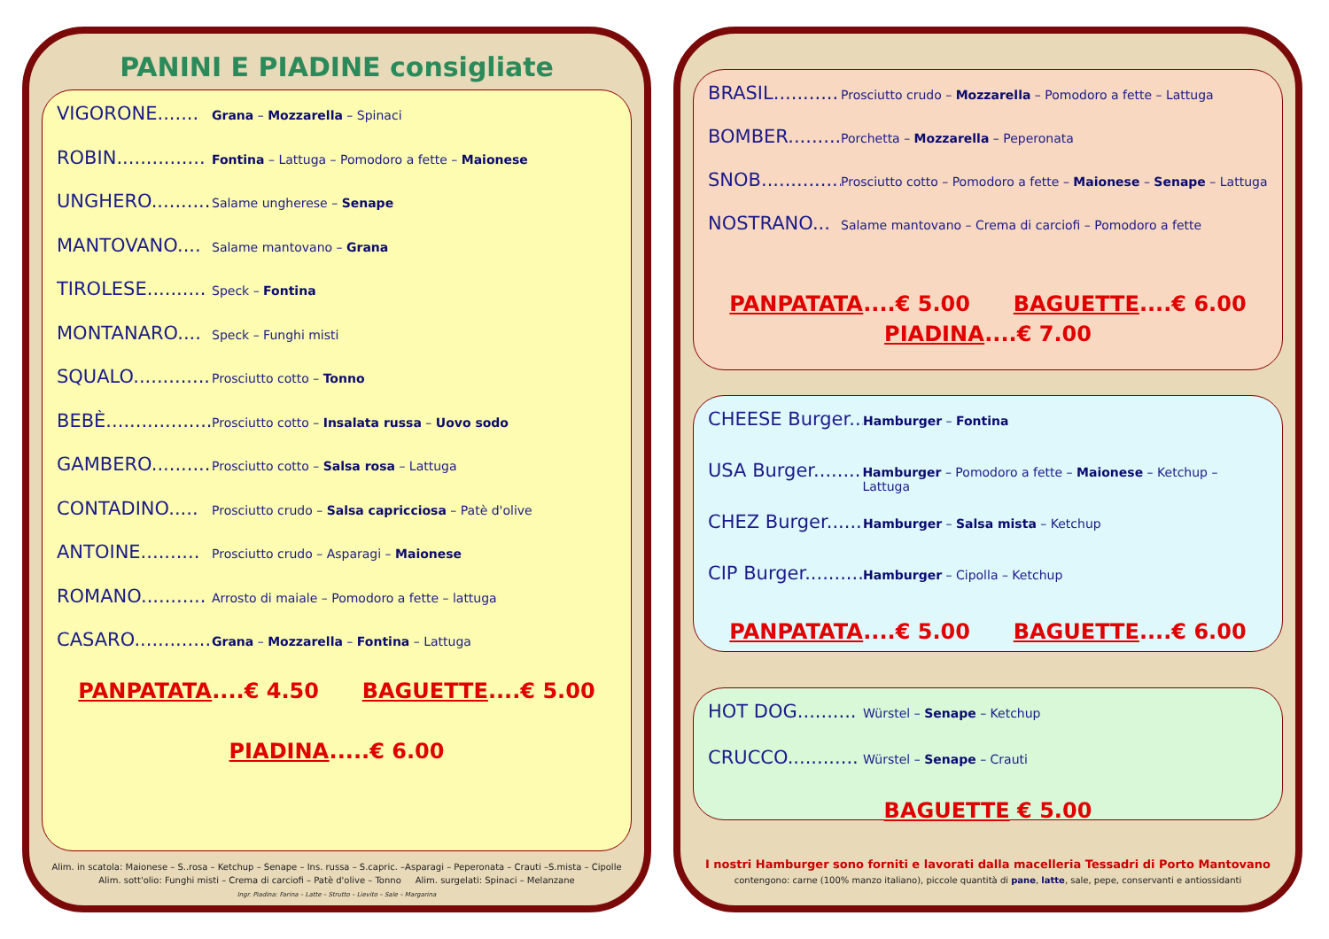PANINI E PIADINE consigliate
VIGORONE....... Grana – Mozzarella – Spinaci
ROBIN............... Fontina – Lattuga – Pomodoro a fette – Maionese
UNGHERO.......... Salame ungherese – Senape
MANTOVANO.... Salame mantovano – Grana
TIROLESE.......... Speck – Fontina
MONTANARO.... Speck – Funghi misti
SQUALO............. Prosciutto cotto – Tonno
BEBÈ................... Prosciutto cotto – Insalata russa – Uovo sodo
GAMBERO.......... Prosciutto cotto – Salsa rosa – Lattuga
CONTADINO..... Prosciutto crudo – Salsa capricciosa – Patè d'olive
ANTOINE.......... Prosciutto crudo – Asparagi – Maionese
ROMANO........... Arrosto di maiale – Pomodoro a fette – lattuga
CASARO.............. Grana – Mozzarella – Fontina – Lattuga
PANPATATA....€ 4.50 BAGUETTE....€ 5.00
PIADINA.....€ 6.00
Alim. in scatola: Maionese – S..rosa – Ketchup – Senape – Ins. russa – S.capric. –Asparagi – Peperonata – Crauti –S.mista – Cipolle
Alim. sott'olio: Funghi misti – Crema di carciofi – Patè d'olive – Tonno Alim. surgelati: Spinaci – Melanzane
Ingr. Piadina: Farina – Latte – Strutto – Lievito – Sale – Margarina
BRASIL........... Prosciutto crudo – Mozzarella – Pomodoro a fette – Lattuga
BOMBER......... Porchetta – Mozzarella – Peperonata
SNOB.............. Prosciutto cotto – Pomodoro a fette – Maionese – Senape – Lattuga
NOSTRANO... Salame mantovano – Crema di carciofi – Pomodoro a fette
PANPATATA....€ 5.00 BAGUETTE....€ 6.00
PIADINA....€ 7.00
CHEESE Burger... Hamburger – Fontina
USA Burger......... Hamburger – Pomodoro a fette – Maionese – Ketchup – Lattuga
CHEZ Burger....... Hamburger – Salsa mista – Ketchup
CIP Burger.......... Hamburger – Cipolla – Ketchup
PANPATATA....€ 5.00 BAGUETTE....€ 6.00
HOT DOG.......... Würstel – Senape – Ketchup
CRUCCO............ Würstel – Senape – Crauti
BAGUETTE € 5.00
I nostri Hamburger sono forniti e lavorati dalla macelleria Tessadri di Porto Mantovano
contengono: carne (100% manzo italiano), piccole quantità di pane, latte, sale, pepe, conservanti e antiossidanti